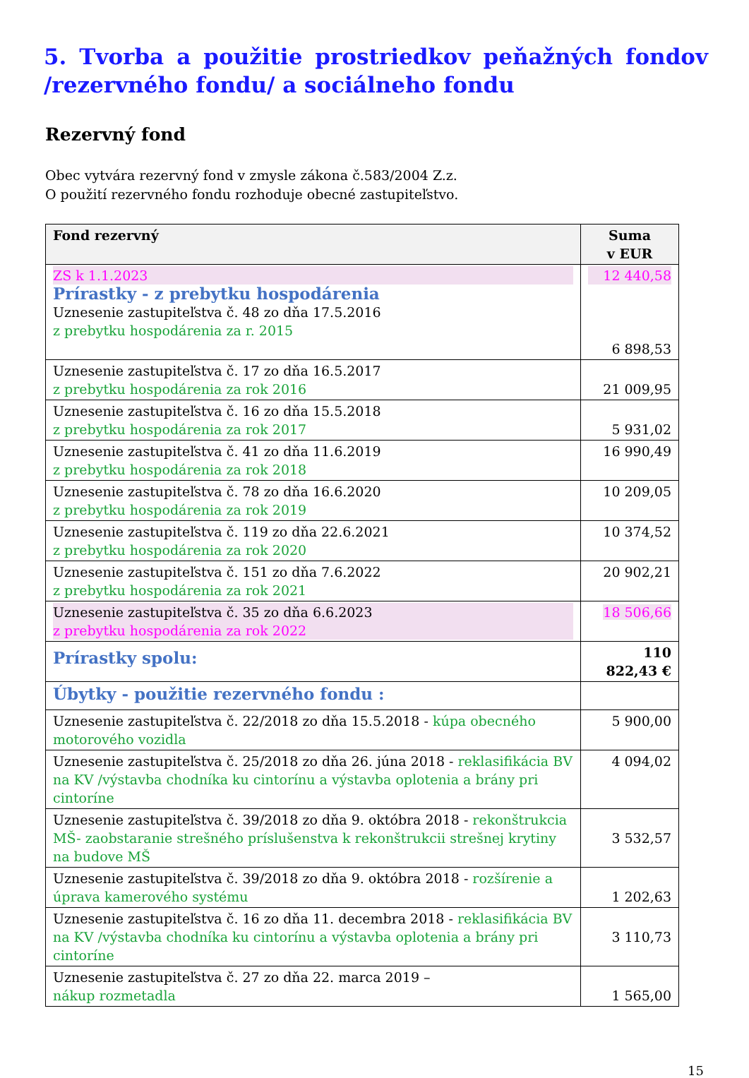5. Tvorba a použitie prostriedkov peňažných fondov /rezervného fondu/ a sociálneho fondu
Rezervný fond
Obec vytvára rezervný fond v zmysle zákona č.583/2004 Z.z.
O použití rezervného fondu rozhoduje obecné zastupiteľstvo.
| Fond rezervný | Suma v EUR |
| --- | --- |
| ZS k 1.1.2023 Prírastky - z prebytku hospodárenia Uznesenie zastupiteľstva č. 48 zo dňa 17.5.2016 z prebytku hospodárenia za r. 2015 | 12 440,58 6 898,53 |
| Uznesenie zastupiteľstva č. 17 zo dňa 16.5.2017 z prebytku hospodárenia za rok 2016 | 21 009,95 |
| Uznesenie zastupiteľstva č. 16 zo dňa 15.5.2018 z prebytku hospodárenia za rok 2017 | 5 931,02 |
| Uznesenie zastupiteľstva č. 41 zo dňa 11.6.2019 z prebytku hospodárenia za rok 2018 | 16 990,49 |
| Uznesenie zastupiteľstva č. 78 zo dňa 16.6.2020 z prebytku hospodárenia za rok 2019 | 10 209,05 |
| Uznesenie zastupiteľstva č. 119 zo dňa 22.6.2021 z prebytku hospodárenia za rok 2020 | 10 374,52 |
| Uznesenie zastupiteľstva č. 151 zo dňa 7.6.2022 z prebytku hospodárenia za rok 2021 | 20 902,21 |
| Uznesenie zastupiteľstva č. 35 zo dňa 6.6.2023 z prebytku hospodárenia za rok 2022 | 18 506,66 |
| Prírastky spolu: | 110 822,43 € |
| Úbytky - použitie rezervného fondu : | |
| Uznesenie zastupiteľstva č. 22/2018 zo dňa 15.5.2018 - kúpa obecného motorového vozidla | 5 900,00 |
| Uznesenie zastupiteľstva č. 25/2018 zo dňa 26. júna 2018 - reklasifikácia BV na KV /výstavba chodníka ku cintorínu a výstavba oplotenia a brány pri cintoríne | 4 094,02 |
| Uznesenie zastupiteľstva č. 39/2018 zo dňa 9. októbra 2018 - rekonštrukcia MŠ- zaobstaranie strešného príslušenstva k rekonštrukcii strešnej krytiny na budove MŠ | 3 532,57 |
| Uznesenie zastupiteľstva č. 39/2018 zo dňa 9. októbra 2018 - rozšírenie a úprava kamerového systému | 1 202,63 |
| Uznesenie zastupiteľstva č. 16 zo dňa 11. decembra 2018 - reklasifikácia BV na KV /výstavba chodníka ku cintorínu a výstavba oplotenia a brány pri cintoríne | 3 110,73 |
| Uznesenie zastupiteľstva č. 27 zo dňa 22. marca 2019 – nákup rozmetadla | 1 565,00 |
15